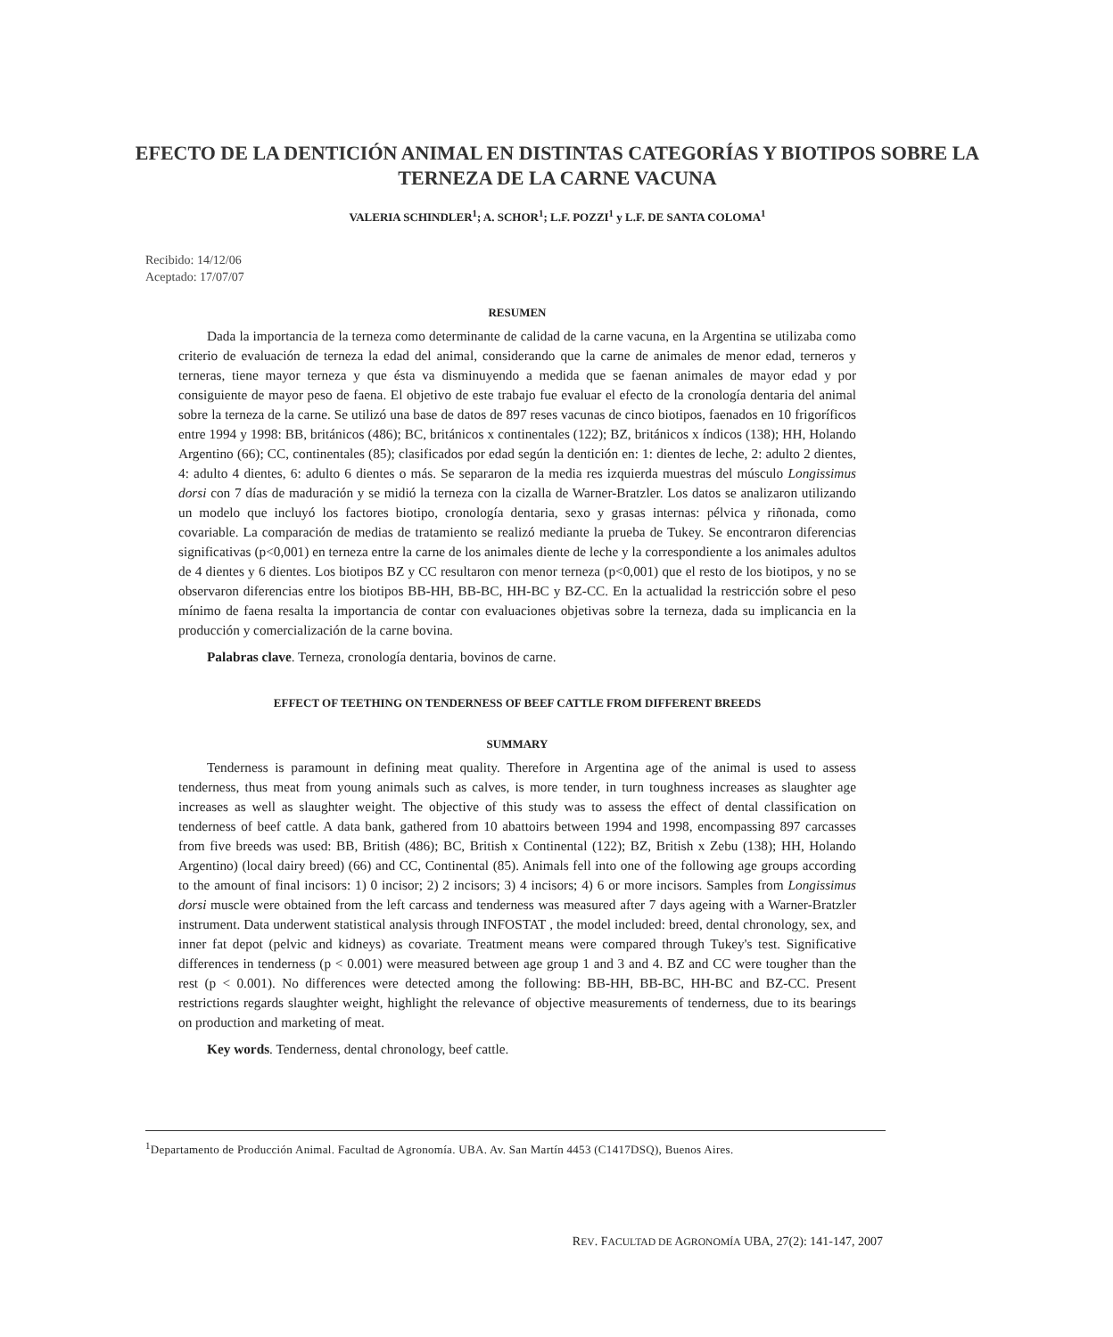EFECTO DE LA DENTICIÓN ANIMAL EN DISTINTAS CATEGORÍAS Y BIOTIPOS SOBRE LA TERNEZA DE LA CARNE VACUNA
VALERIA SCHINDLER<sup>1</sup>; A. SCHOR<sup>1</sup>; L.F. POZZI<sup>1</sup> y L.F. DE SANTA COLOMA<sup>1</sup>
Recibido: 14/12/06
Aceptado: 17/07/07
RESUMEN
Dada la importancia de la terneza como determinante de calidad de la carne vacuna, en la Argentina se utilizaba como criterio de evaluación de terneza la edad del animal, considerando que la carne de animales de menor edad, terneros y terneras, tiene mayor terneza y que ésta va disminuyendo a medida que se faenan animales de mayor edad y por consiguiente de mayor peso de faena. El objetivo de este trabajo fue evaluar el efecto de la cronología dentaria del animal sobre la terneza de la carne. Se utilizó una base de datos de 897 reses vacunas de cinco biotipos, faenados en 10 frigoríficos entre 1994 y 1998: BB, británicos (486); BC, británicos x continentales (122); BZ, británicos x índicos (138); HH, Holando Argentino (66); CC, continentales (85); clasificados por edad según la dentición en: 1: dientes de leche, 2: adulto 2 dientes, 4: adulto 4 dientes, 6: adulto 6 dientes o más. Se separaron de la media res izquierda muestras del músculo Longissimus dorsi con 7 días de maduración y se midió la terneza con la cizalla de Warner-Bratzler. Los datos se analizaron utilizando un modelo que incluyó los factores biotipo, cronología dentaria, sexo y grasas internas: pélvica y riñonada, como covariable. La comparación de medias de tratamiento se realizó mediante la prueba de Tukey. Se encontraron diferencias significativas (p<0,001) en terneza entre la carne de los animales diente de leche y la correspondiente a los animales adultos de 4 dientes y 6 dientes. Los biotipos BZ y CC resultaron con menor terneza (p<0,001) que el resto de los biotipos, y no se observaron diferencias entre los biotipos BB-HH, BB-BC, HH-BC y BZ-CC. En la actualidad la restricción sobre el peso mínimo de faena resalta la importancia de contar con evaluaciones objetivas sobre la terneza, dada su implicancia en la producción y comercialización de la carne bovina.
Palabras clave. Terneza, cronología dentaria, bovinos de carne.
EFFECT OF TEETHING ON TENDERNESS OF BEEF CATTLE FROM DIFFERENT BREEDS
SUMMARY
Tenderness is paramount in defining meat quality. Therefore in Argentina age of the animal is used to assess tenderness, thus meat from young animals such as calves, is more tender, in turn toughness increases as slaughter age increases as well as slaughter weight. The objective of this study was to assess the effect of dental classification on tenderness of beef cattle. A data bank, gathered from 10 abattoirs between 1994 and 1998, encompassing 897 carcasses from five breeds was used: BB, British (486); BC, British x Continental (122); BZ, British x Zebu (138); HH, Holando Argentino) (local dairy breed) (66) and CC, Continental (85). Animals fell into one of the following age groups according to the amount of final incisors: 1) 0 incisor; 2) 2 incisors; 3) 4 incisors; 4) 6 or more incisors. Samples from Longissimus dorsi muscle were obtained from the left carcass and tenderness was measured after 7 days ageing with a Warner-Bratzler instrument. Data underwent statistical analysis through INFOSTAT , the model included: breed, dental chronology, sex, and inner fat depot (pelvic and kidneys) as covariate. Treatment means were compared through Tukey's test. Significative differences in tenderness (p < 0.001) were measured between age group 1 and 3 and 4. BZ and CC were tougher than the rest (p < 0.001). No differences were detected among the following: BB-HH, BB-BC, HH-BC and BZ-CC. Present restrictions regards slaughter weight, highlight the relevance of objective measurements of tenderness, due to its bearings on production and marketing of meat.
Key words. Tenderness, dental chronology, beef cattle.
<sup>1</sup> Departamento de Producción Animal. Facultad de Agronomía. UBA. Av. San Martín 4453 (C1417DSQ), Buenos Aires.
REV. FACULTAD DE AGRONOMÍA UBA, 27(2): 141-147, 2007